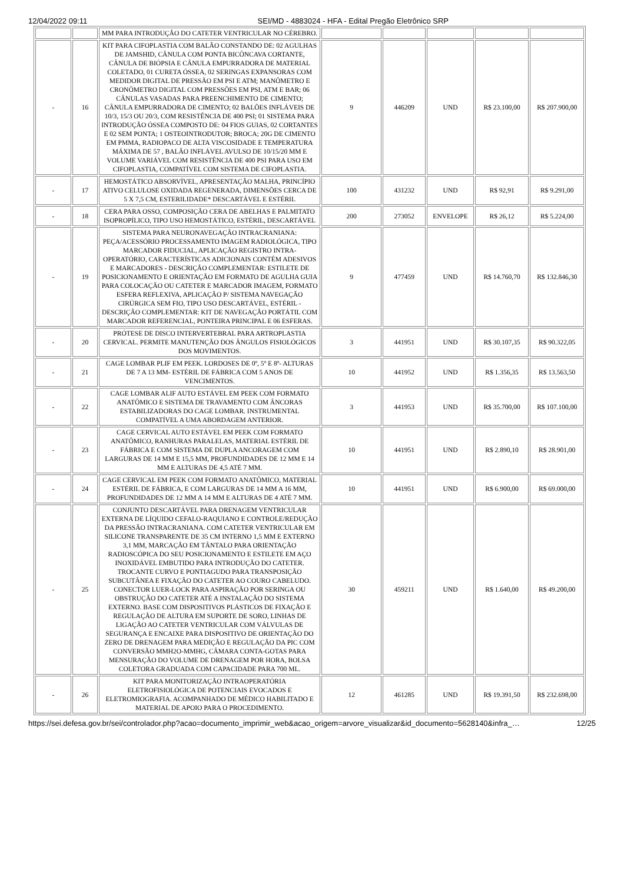12/04/2022 09:11 SEI/MD - 4883024 - HFA - Edital Pregão Eletrônico SRP
| | | MM PARA INTRODUÇÃO DO CATETER VENTRICULAR NO CÉREBRO. | | | | | |
| - | 16 | KIT PARA CIFOPLASTIA COM BALÃO CONSTANDO DE: 02 AGULHAS DE JAMSHID, CÂNULA COM PONTA BICÔNCAVA CORTANTE, CÂNULA DE BIÓPSIA E CÂNULA EMPURRADORA DE MATERIAL COLETADO, 01 CURETA ÓSSEA, 02 SERINGAS EXPANSORAS COM MEDIDOR DIGITAL DE PRESSÃO EM PSI E ATM; MANÔMETRO E CRONÔMETRO DIGITAL COM PRESSÕES EM PSI, ATM E BAR; 06 CÂNULAS VASADAS PARA PREENCHIMENTO DE CIMENTO; CÂNULA EMPURRADORA DE CIMENTO; 02 BALÕES INFLÁVEIS DE 10/3, 15/3 OU 20/3, COM RESISTÊNCIA DE 400 PSI; 01 SISTEMA PARA INTRODUÇÃO ÓSSEA COMPOSTO DE: 04 FIOS GUIAS, 02 CORTANTES E 02 SEM PONTA; 1 OSTEOINTRODUTOR; BROCA; 20G DE CIMENTO EM PMMA, RADIOPACO DE ALTA VISCOSIDADE E TEMPERATURA MÁXIMA DE 57 , BALÃO INFLÁVEL AVULSO DE 10/15/20 MM E VOLUME VARIÁVEL COM RESISTÊNCIA DE 400 PSI PARA USO EM CIFOPLASTIA, COMPATÍVEL COM SISTEMA DE CIFOPLASTIA. | 9 | 446209 | UND | R$ 23.100,00 | R$ 207.900,00 |
| - | 17 | HEMOSTÁTICO ABSORVÍVEL, APRESENTAÇÃO MALHA, PRINCÍPIO ATIVO CELULOSE OXIDADA REGENERADA, DIMENSÕES CERCA DE 5 X 7,5 CM, ESTERILIDADE* DESCARTÁVEL E ESTÉRIL | 100 | 431232 | UND | R$ 92,91 | R$ 9.291,00 |
| - | 18 | CERA PARA OSSO, COMPOSIÇÃO CERA DE ABELHAS E PALMITATO ISOPROPÍLICO, TIPO USO HEMOSTÁTICO, ESTÉRIL, DESCARTÁVEL | 200 | 273052 | ENVELOPE | R$ 26,12 | R$ 5.224,00 |
| - | 19 | SISTEMA PARA NEURONAVEGAÇÃO INTRACRANIANA: PEÇA/ACESSÓRIO PROCESSAMENTO IMAGEM RADIOLÓGICA, TIPO MARCADOR FIDUCIAL, APLICAÇÃO REGISTRO INTRA-OPERATÓRIO, CARACTERÍSTICAS ADICIONAIS CONTÉM ADESIVOS E MARCADORES - DESCRIÇÃO COMPLEMENTAR: ESTILETE DE POSICIONAMENTO E ORIENTAÇÃO EM FORMATO DE AGULHA GUIA PARA COLOCAÇÃO OU CATETER E MARCADOR IMAGEM, FORMATO ESFERA REFLEXIVA, APLICAÇÃO P/ SISTEMA NAVEGAÇÃO CIRÚRGICA SEM FIO, TIPO USO DESCARTÁVEL, ESTÉRIL - DESCRIÇÃO COMPLEMENTAR: KIT DE NAVEGAÇÃO PORTÁTIL COM MARCADOR REFERENCIAL, PONTEIRA PRINCIPAL E 06 ESFERAS. | 9 | 477459 | UND | R$ 14.760,70 | R$ 132.846,30 |
| - | 20 | PRÓTESE DE DISCO INTERVERTEBRAL PARA ARTROPLASTIA CERVICAL. PERMITE MANUTENÇÃO DOS ÂNGULOS FISIOLÓGICOS DOS MOVIMENTOS. | 3 | 441951 | UND | R$ 30.107,35 | R$ 90.322,05 |
| - | 21 | CAGE LOMBAR PLIF EM PEEK. LORDOSES DE 0º, 5º E 8º- ALTURAS DE 7 A 13 MM- ESTÉRIL DE FÁBRICA COM 5 ANOS DE VENCIMENTOS. | 10 | 441952 | UND | R$ 1.356,35 | R$ 13.563,50 |
| - | 22 | CAGE LOMBAR ALIF AUTO ESTÁVEL EM PEEK COM FORMATO ANATÔMICO E SISTEMA DE TRAVAMENTO COM ÂNCORAS ESTABILIZADORAS DO CAGE LOMBAR. INSTRUMENTAL COMPATÍVEL A UMA ABORDAGEM ANTERIOR. | 3 | 441953 | UND | R$ 35.700,00 | R$ 107.100,00 |
| - | 23 | CAGE CERVICAL AUTO ESTÁVEL EM PEEK COM FORMATO ANATÔMICO, RANHURAS PARALELAS, MATERIAL ESTÉRIL DE FÁBRICA E COM SISTEMA DE DUPLA ANCORAGEM COM LARGURAS DE 14 MM E 15,5 MM, PROFUNDIDADES DE 12 MM E 14 MM E ALTURAS DE 4,5 ATÉ 7 MM. | 10 | 441951 | UND | R$ 2.890,10 | R$ 28.901,00 |
| - | 24 | CAGE CERVICAL EM PEEK COM FORMATO ANATÔMICO, MATERIAL ESTÉRIL DE FÁBRICA, E COM LARGURAS DE 14 MM A 16 MM, PROFUNDIDADES DE 12 MM A 14 MM E ALTURAS DE 4 ATÉ 7 MM. | 10 | 441951 | UND | R$ 6.900,00 | R$ 69.000,00 |
| - | 25 | CONJUNTO DESCARTÁVEL PARA DRENAGEM VENTRICULAR EXTERNA DE LÍQUIDO CEFALO-RAQUIANO E CONTROLE/REDUÇÃO DA PRESSÃO INTRACRANIANA. COM CATETER VENTRICULAR EM SILICONE TRANSPARENTE DE 35 CM INTERNO 1,5 MM E EXTERNO 3,1 MM, MARCAÇÃO EM TÂNTALO PARA ORIENTAÇÃO RADIOSCÓPICA DO SEU POSICIONAMENTO E ESTILETE EM AÇO INOXIDÁVEL EMBUTIDO PARA INTRODUÇÃO DO CATETER. TROCANTE CURVO E PONTIAGUDO PARA TRANSPOSIÇÃO SUBCUTÂNEA E FIXAÇÃO DO CATETER AO COURO CABELUDO. CONECTOR LUER-LOCK PARA ASPIRAÇÃO POR SERINGA OU OBSTRUÇÃO DO CATETER ATÉ A INSTALAÇÃO DO SISTEMA EXTERNO. BASE COM DISPOSITIVOS PLÁSTICOS DE FIXAÇÃO E REGULAÇÃO DE ALTURA EM SUPORTE DE SORO, LINHAS DE LIGAÇÃO AO CATETER VENTRICULAR COM VÁLVULAS DE SEGURANÇA E ENCAIXE PARA DISPOSITIVO DE ORIENTAÇÃO DO ZERO DE DRENAGEM PARA MEDIÇÃO E REGULAÇÃO DA PIC COM CONVERSÃO MMH2O-MMHG, CÂMARA CONTA-GOTAS PARA MENSURAÇÃO DO VOLUME DE DRENAGEM POR HORA, BOLSA COLETORA GRADUADA COM CAPACIDADE PARA 700 ML. | 30 | 459211 | UND | R$ 1.640,00 | R$ 49.200,00 |
| - | 26 | KIT PARA MONITORIZAÇÃO INTRAOPERATÓRIA ELETROFISIOLÓGICA DE POTENCIAIS EVOCADOS E ELETROMIOGRAFIA. ACOMPANHADO DE MÉDICO HABILITADO E MATERIAL DE APOIO PARA O PROCEDIMENTO. | 12 | 461285 | UND | R$ 19.391,50 | R$ 232.698,00 |
https://sei.defesa.gov.br/sei/controlador.php?acao=documento_imprimir_web&acao_origem=arvore_visualizar&id_documento=5628140&infra_… 12/25